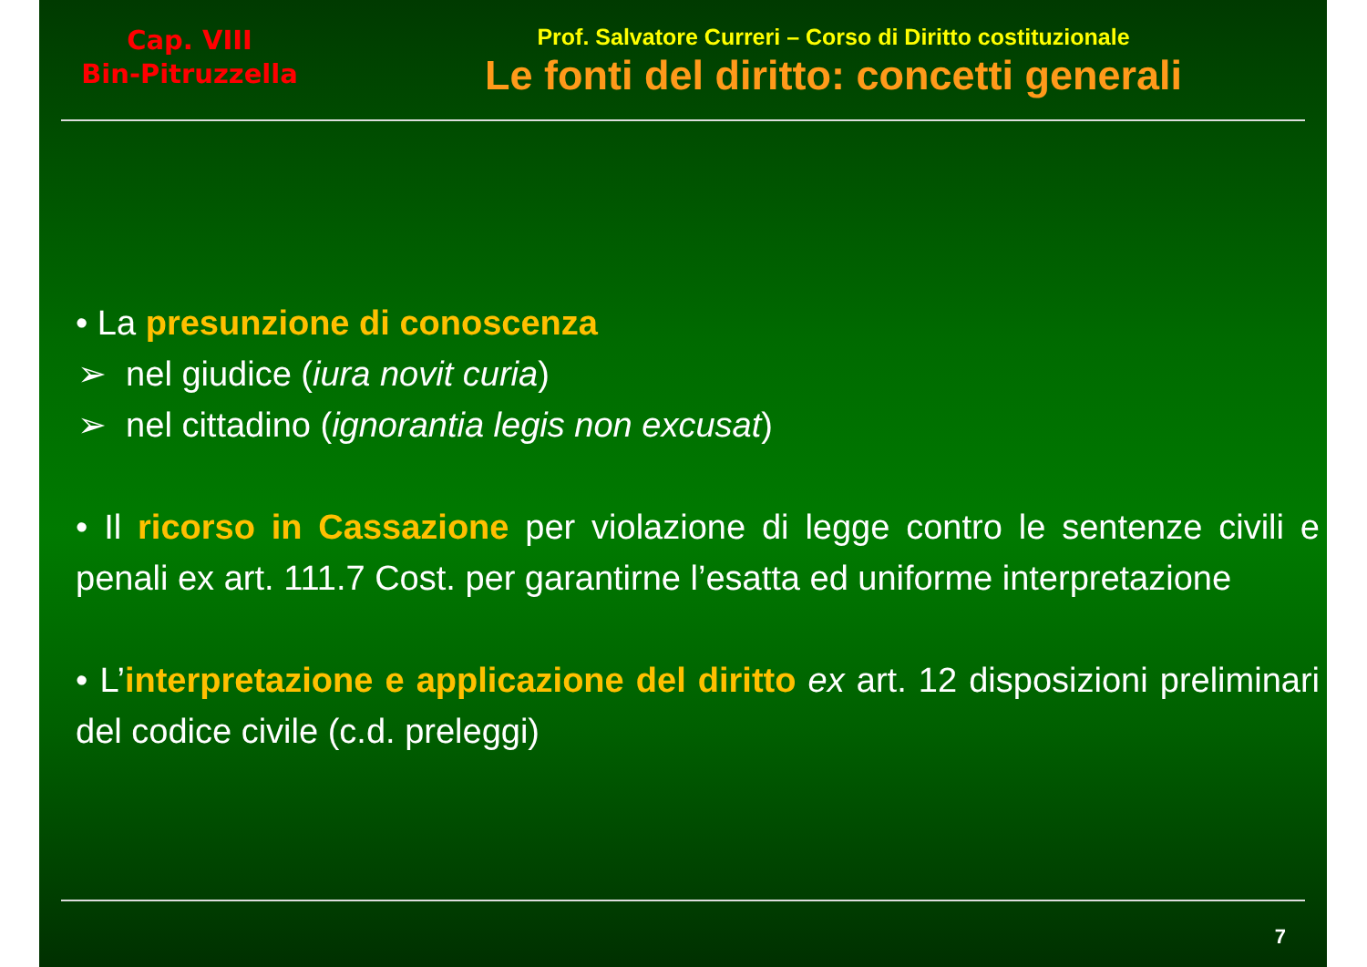Cap. VIII
Bin-Pitruzzella
Prof. Salvatore Curreri – Corso di Diritto costituzionale
Le fonti del diritto: concetti generali
• La presunzione di conoscenza
➢ nel giudice (iura novit curia)
➢ nel cittadino (ignorantia legis non excusat)
• Il ricorso in Cassazione per violazione di legge contro le sentenze civili e penali ex art. 111.7 Cost. per garantirne l’esatta ed uniforme interpretazione
• L’interpretazione e applicazione del diritto ex art. 12 disposizioni preliminari del codice civile (c.d. preleggi)
7